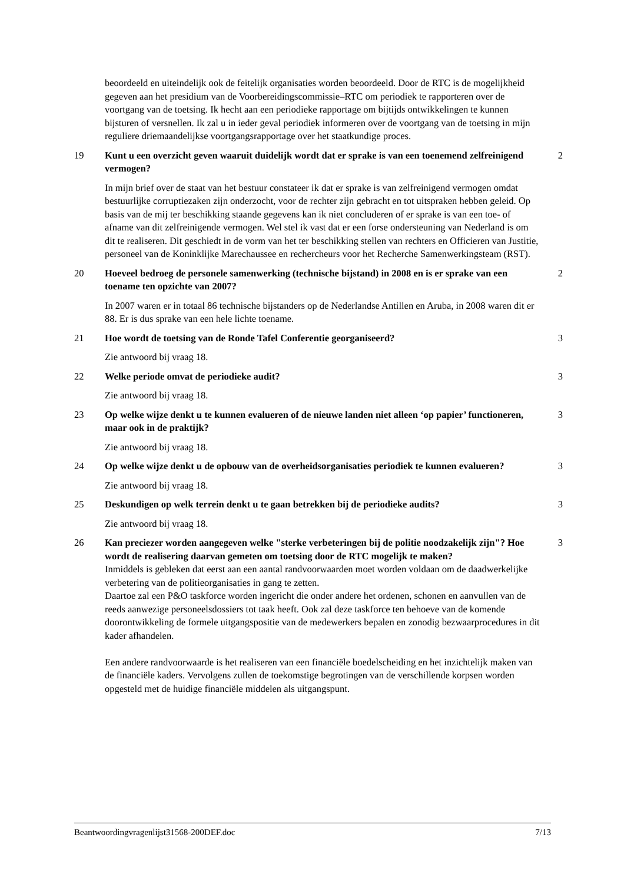beoordeeld en uiteindelijk ook de feitelijk organisaties worden beoordeeld. Door de RTC is de mogelijkheid gegeven aan het presidium van de Voorbereidingscommissie–RTC om periodiek te rapporteren over de voortgang van de toetsing. Ik hecht aan een periodieke rapportage om bijtijds ontwikkelingen te kunnen bijsturen of versnellen. Ik zal u in ieder geval periodiek informeren over de voortgang van de toetsing in mijn reguliere driemaandelijkse voortgangsrapportage over het staatkundige proces.
19 Kunt u een overzicht geven waaruit duidelijk wordt dat er sprake is van een toenemend zelfreinigend vermogen?
2
In mijn brief over de staat van het bestuur constateer ik dat er sprake is van zelfreinigend vermogen omdat bestuurlijke corruptiezaken zijn onderzocht, voor de rechter zijn gebracht en tot uitspraken hebben geleid. Op basis van de mij ter beschikking staande gegevens kan ik niet concluderen of er sprake is van een toe- of afname van dit zelfreinigende vermogen. Wel stel ik vast dat er een forse ondersteuning van Nederland is om dit te realiseren. Dit geschiedt in de vorm van het ter beschikking stellen van rechters en Officieren van Justitie, personeel van de Koninklijke Marechaussee en rechercheurs voor het Recherche Samenwerkingsteam (RST).
20 Hoeveel bedroeg de personele samenwerking (technische bijstand) in 2008 en is er sprake van een toename ten opzichte van 2007?
2
In 2007 waren er in totaal 86 technische bijstanders op de Nederlandse Antillen en Aruba, in 2008 waren dit er 88. Er is dus sprake van een hele lichte toename.
21 Hoe wordt de toetsing van de Ronde Tafel Conferentie georganiseerd? 3
Zie antwoord bij vraag 18.
22 Welke periode omvat de periodieke audit? 3
Zie antwoord bij vraag 18.
23 Op welke wijze denkt u te kunnen evalueren of de nieuwe landen niet alleen ‘op papier’ functioneren, maar ook in de praktijk?
3
Zie antwoord bij vraag 18.
24 Op welke wijze denkt u de opbouw van de overheidsorganisaties periodiek te kunnen evalueren?
3
Zie antwoord bij vraag 18.
25 Deskundigen op welk terrein denkt u te gaan betrekken bij de periodieke audits?
3
Zie antwoord bij vraag 18.
26 Kan preciezer worden aangegeven welke "sterke verbeteringen bij de politie noodzakelijk zijn"? Hoe wordt de realisering daarvan gemeten om toetsing door de RTC mogelijk te maken?
3
Inmiddels is gebleken dat eerst aan een aantal randvoorwaarden moet worden voldaan om de daadwerkelijke verbetering van de politieorganisaties in gang te zetten.
Daartoe zal een P&O taskforce worden ingericht die onder andere het ordenen, schonen en aanvullen van de reeds aanwezige personeelsdossiers tot taak heeft. Ook zal deze taskforce ten behoeve van de komende doorontwikkeling de formele uitgangspositie van de medewerkers bepalen en zonodig bezwaarprocedures in dit kader afhandelen.
Een andere randvoorwaarde is het realiseren van een financiële boedelscheiding en het inzichtelijk maken van de financiële kaders. Vervolgens zullen de toekomstige begrotingen van de verschillende korpsen worden opgesteld met de huidige financiële middelen als uitgangspunt.
Beantwoordingvragenlijst31568-200DEF.doc 7/13